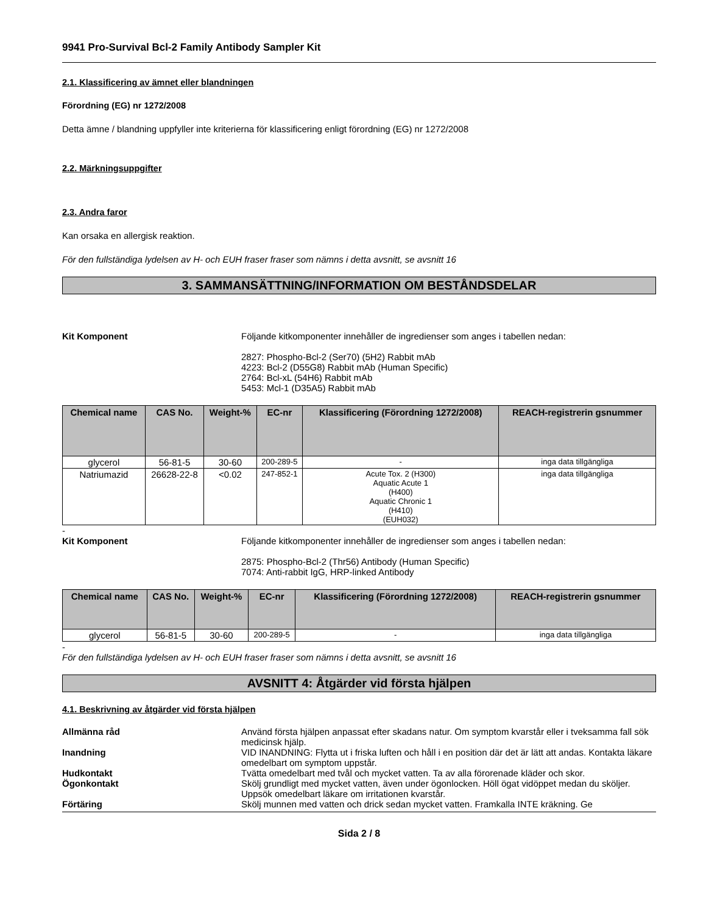9941 Pro-Survival Bcl-2 Family Antibody Sampler Kit
2.1. Klassificering av ämnet eller blandningen
Förordning (EG) nr 1272/2008
Detta ämne / blandning uppfyller inte kriterierna för klassificering enligt förordning (EG) nr 1272/2008
2.2. Märkningsuppgifter
2.3. Andra faror
Kan orsaka en allergisk reaktion.
För den fullständiga lydelsen av H- och EUH fraser fraser som nämns i detta avsnitt, se avsnitt 16
3. SAMMANSÄTTNING/INFORMATION OM BESTÅNDSDELAR
Kit Komponent Följande kitkomponenter innehåller de ingredienser som anges i tabellen nedan:
2827: Phospho-Bcl-2 (Ser70) (5H2) Rabbit mAb
4223: Bcl-2 (D55G8) Rabbit mAb (Human Specific)
2764: Bcl-xL (54H6) Rabbit mAb
5453: Mcl-1 (D35A5) Rabbit mAb
| Chemical name | CAS No. | Weight-% | EC-nr | Klassificering (Förordning 1272/2008) | REACH-registrerin gsnummer |
| --- | --- | --- | --- | --- | --- |
| glycerol | 56-81-5 | 30-60 | 200-289-5 | - | inga data tillgängliga |
| Natriumazid | 26628-22-8 | <0.02 | 247-852-1 | Acute Tox. 2 (H300) Aquatic Acute 1 (H400) Aquatic Chronic 1 (H410) (EUH032) | inga data tillgängliga |
-
Kit Komponent Följande kitkomponenter innehåller de ingredienser som anges i tabellen nedan:
2875: Phospho-Bcl-2 (Thr56) Antibody (Human Specific)
7074: Anti-rabbit IgG, HRP-linked Antibody
| Chemical name | CAS No. | Weight-% | EC-nr | Klassificering (Förordning 1272/2008) | REACH-registrerin gsnummer |
| --- | --- | --- | --- | --- | --- |
| glycerol | 56-81-5 | 30-60 | 200-289-5 | - | inga data tillgängliga |
-
För den fullständiga lydelsen av H- och EUH fraser fraser som nämns i detta avsnitt, se avsnitt 16
AVSNITT 4: Åtgärder vid första hjälpen
4.1. Beskrivning av åtgärder vid första hjälpen
Allmänna råd Använd första hjälpen anpassat efter skadans natur. Om symptom kvarstår eller i tveksamma fall sök medicinsk hjälp.
Inandning VID INANDNING: Flytta ut i friska luften och håll i en position där det är lätt att andas. Kontakta läkare omedelbart om symptom uppstår.
Hudkontakt Tvätta omedelbart med tvål och mycket vatten. Ta av alla förorenade kläder och skor.
Ögonkontakt Skölj grundligt med mycket vatten, även under ögonlocken. Höll ögat vidöppet medan du sköljer. Uppsök omedelbart läkare om irritationen kvarstår.
Förtäring Skölj munnen med vatten och drick sedan mycket vatten. Framkalla INTE kräkning. Ge
Sida 2 / 8